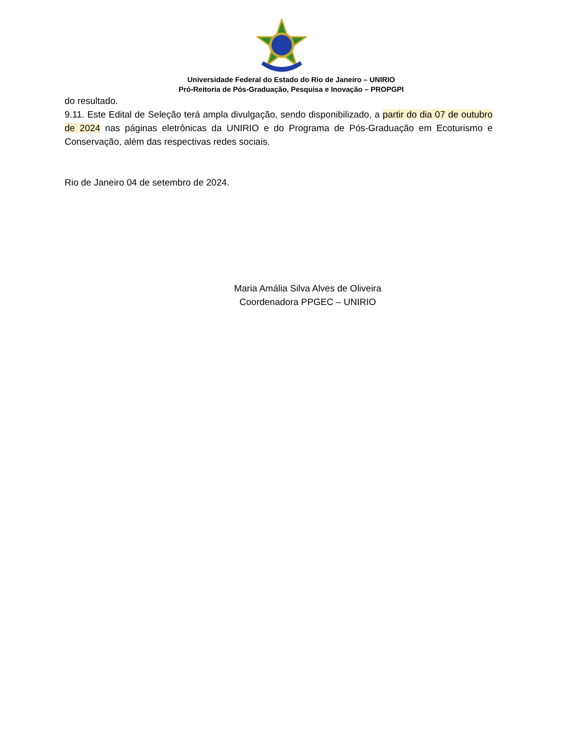Universidade Federal do Estado do Rio de Janeiro – UNIRIO
Pró-Reitoria de Pós-Graduação, Pesquisa e Inovação – PROPGPI
do resultado.
9.11. Este Edital de Seleção terá ampla divulgação, sendo disponibilizado, a partir do dia 07 de outubro de 2024 nas páginas eletrônicas da UNIRIO e do Programa de Pós-Graduação em Ecoturismo e Conservação, além das respectivas redes sociais.
Rio de Janeiro 04 de setembro de 2024.
Maria Amália Silva Alves de Oliveira
Coordenadora PPGEC – UNIRIO